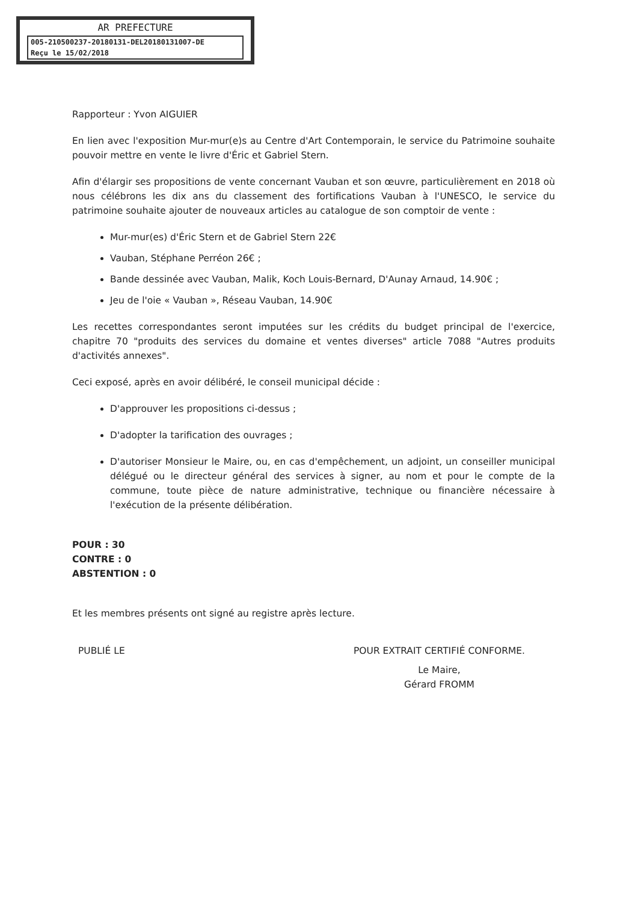AR PREFECTURE
005-210500237-20180131-DEL20180131007-DE
Reçu le 15/02/2018
Rapporteur : Yvon AIGUIER
En lien avec l'exposition Mur-mur(e)s au Centre d'Art Contemporain, le service du Patrimoine souhaite pouvoir mettre en vente le livre d'Éric et Gabriel Stern.
Afin d'élargir ses propositions de vente concernant Vauban et son œuvre, particulièrement en 2018 où nous célébrons les dix ans du classement des fortifications Vauban à l'UNESCO, le service du patrimoine souhaite ajouter de nouveaux articles au catalogue de son comptoir de vente :
Mur-mur(es) d'Éric Stern et de Gabriel Stern 22€
Vauban, Stéphane Perréon 26€ ;
Bande dessinée avec Vauban, Malik, Koch Louis-Bernard, D'Aunay Arnaud, 14.90€ ;
Jeu de l'oie « Vauban », Réseau Vauban, 14.90€
Les recettes correspondantes seront imputées sur les crédits du budget principal de l'exercice, chapitre 70 "produits des services du domaine et ventes diverses" article 7088 "Autres produits d'activités annexes".
Ceci exposé, après en avoir délibéré, le conseil municipal décide :
D'approuver les propositions ci-dessus ;
D'adopter la tarification des ouvrages ;
D'autoriser Monsieur le Maire, ou, en cas d'empêchement, un adjoint, un conseiller municipal délégué ou le directeur général des services à signer, au nom et pour le compte de la commune, toute pièce de nature administrative, technique ou financière nécessaire à l'exécution de la présente délibération.
POUR : 30
CONTRE : 0
ABSTENTION : 0
Et les membres présents ont signé au registre après lecture.
PUBLIÉ LE POUR EXTRAIT CERTIFIÉ CONFORME.
Le Maire,
Gérard FROMM